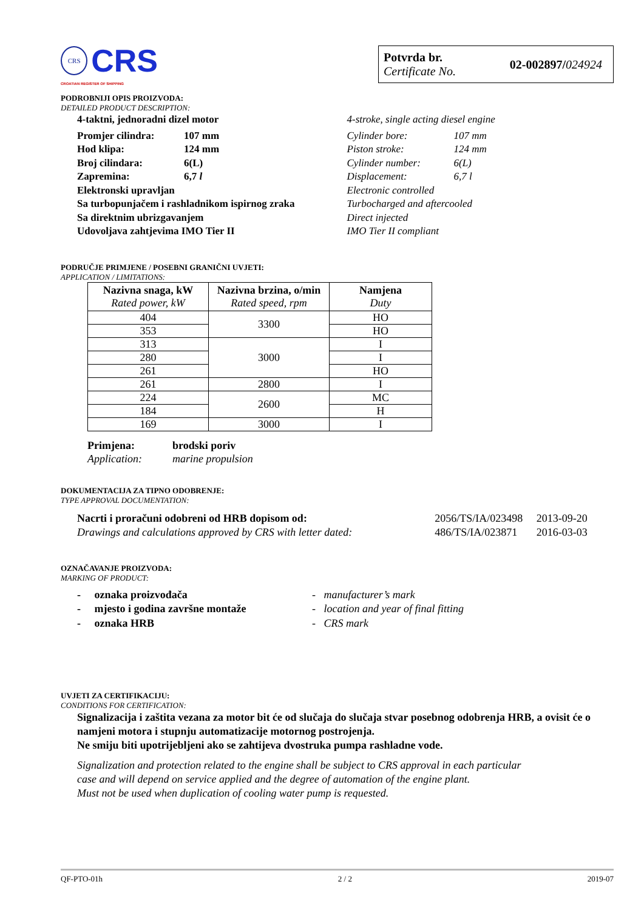CRS
CRS
CROATIAN REGISTER OF SHIPPING
Potvrda br.
Certificate No.
02-002897/024924
PODROBNIJI OPIS PROIZVODA:
DETAILED PRODUCT DESCRIPTION:
4-taktni, jednoradni dizel motor
Promjer cilindra: 107 mm
Hod klipa: 124 mm
Broj cilindara: 6(L)
Zapremina: 6,7 l
Elektronski upravljan
Sa turbopunjačem i rashladnikom ispirnog zraka
Sa direktnim ubrizgavanjem
Udovoljava zahtjevima IMO Tier II
4-stroke, single acting diesel engine
Cylinder bore: 107 mm
Piston stroke: 124 mm
Cylinder number: 6(L)
Displacement: 6,7 l
Electronic controlled
Turbocharged and aftercooled
Direct injected
IMO Tier II compliant
PODRUČJE PRIMJENE / POSEBNI GRANIČNI UVJETI:
APPLICATION / LIMITATIONS:
| Nazivna snaga, kW Rated power, kW | Nazivna brzina, o/min Rated speed, rpm | Namjena Duty |
| --- | --- | --- |
| 404 | 3300 | HO |
| 353 | | HO |
| 313 | 3000 | I |
| 280 | | I |
| 261 | | HO |
| 261 | 2800 | I |
| 224 | 2600 | MC |
| 184 | | H |
| 169 | 3000 | I |
Primjena: brodski poriv
Application: marine propulsion
DOKUMENTACIJA ZA TIPNO ODOBRENJE:
TYPE APPROVAL DOCUMENTATION:
Nacrti i proračuni odobreni od HRB dopisom od:
Drawings and calculations approved by CRS with letter dated:
2056/TS/IA/023498 2013-09-20
486/TS/IA/023871 2016-03-03
OZNAČAVANJE PROIZVODA:
MARKING OF PRODUCT:
- oznaka proizvođača
- mjesto i godina završne montaže
- oznaka HRB
- manufacturer’s mark
- location and year of final fitting
- CRS mark
UVJETI ZA CERTIFIKACIJU:
CONDITIONS FOR CERTIFICATION:
Signalizacija i zaštita vezana za motor bit će od slučaja do slučaja stvar posebnog odobrenja HRB, a ovisit će o namjeni motora i stupnju automatizacije motornog postrojenja.
Ne smiju biti upotrijebljeni ako se zahtijeva dvostruka pumpa rashladne vode.
Signalization and protection related to the engine shall be subject to CRS approval in each particular
case and will depend on service applied and the degree of automation of the engine plant.
Must not be used when duplication of cooling water pump is requested.
QF-PTO-01h 2 / 2 2019-07